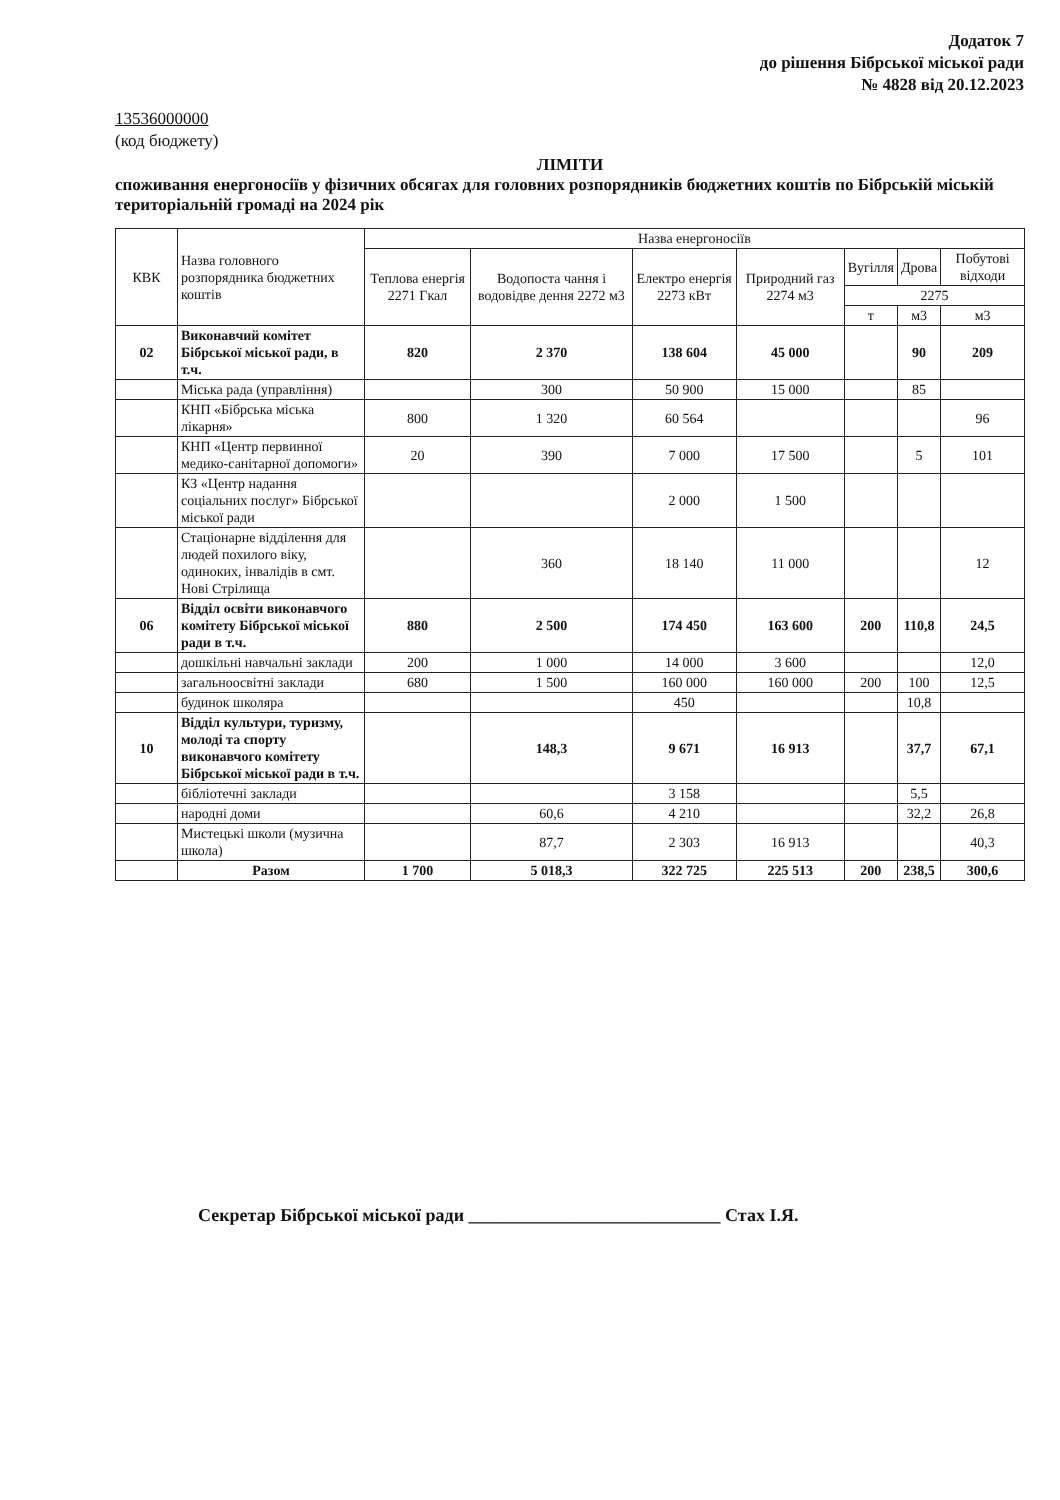Додаток 7
до рішення Бібрської міської ради
№ 4828 від 20.12.2023
13536000000
(код бюджету)
ЛІМІТИ
споживання енергоносіїв у фізичних обсягах для головних розпорядників бюджетних коштів по Бібрській міській територіальній громаді на 2024 рік
| КВК | Назва головного розпорядника бюджетних коштів | Назва енергоносіїв | | | | | | |
| --- | --- | --- | --- | --- | --- | --- | --- | --- |
| | | Теплова енергія 2271 Гкал | Водопоста чання і водовідве дення 2272 м3 | Електро енергія 2273 кВт | Природний газ 2274 м3 | Вугілля | Дрова | Побутові відходи |
| | | | | | | 2275 | | |
| | | | | | | т | м3 | м3 |
| 02 | Виконавчий комітет Бібрської міської ради, в т.ч. | 820 | 2 370 | 138 604 | 45 000 | | 90 | 209 |
| | Міська рада (управління) | | 300 | 50 900 | 15 000 | | 85 | |
| | КНП «Бібрська міська лікарня» | 800 | 1 320 | 60 564 | | | | 96 |
| | КНП «Центр первинної медико-санітарної допомоги» | 20 | 390 | 7 000 | 17 500 | | 5 | 101 |
| | КЗ «Центр надання соціальних послуг» Бібрської міської ради | | | 2 000 | 1 500 | | | |
| | Стаціонарне відділення для людей похилого віку, одиноких, інвалідів в смт. Нові Стрілища | | 360 | 18 140 | 11 000 | | | 12 |
| 06 | Відділ освіти виконавчого комітету Бібрської міської ради в т.ч. | 880 | 2 500 | 174 450 | 163 600 | 200 | 110,8 | 24,5 |
| | дошкільні навчальні заклади | 200 | 1 000 | 14 000 | 3 600 | | | 12,0 |
| | загальноосвітні заклади | 680 | 1 500 | 160 000 | 160 000 | 200 | 100 | 12,5 |
| | будинок школяра | | | 450 | | | 10,8 | |
| 10 | Відділ культури, туризму, молоді та спорту виконавчого комітету Бібрської міської ради в т.ч. | | 148,3 | 9 671 | 16 913 | | 37,7 | 67,1 |
| | бібліотечні заклади | | | 3 158 | | | 5,5 | |
| | народні доми | | 60,6 | 4 210 | | | 32,2 | 26,8 |
| | Мистецькі школи (музична школа) | | 87,7 | 2 303 | 16 913 | | | 40,3 |
| | Разом | 1 700 | 5 018,3 | 322 725 | 225 513 | 200 | 238,5 | 300,6 |
Секретар Бібрської міської ради ____________________________ Стах І.Я.